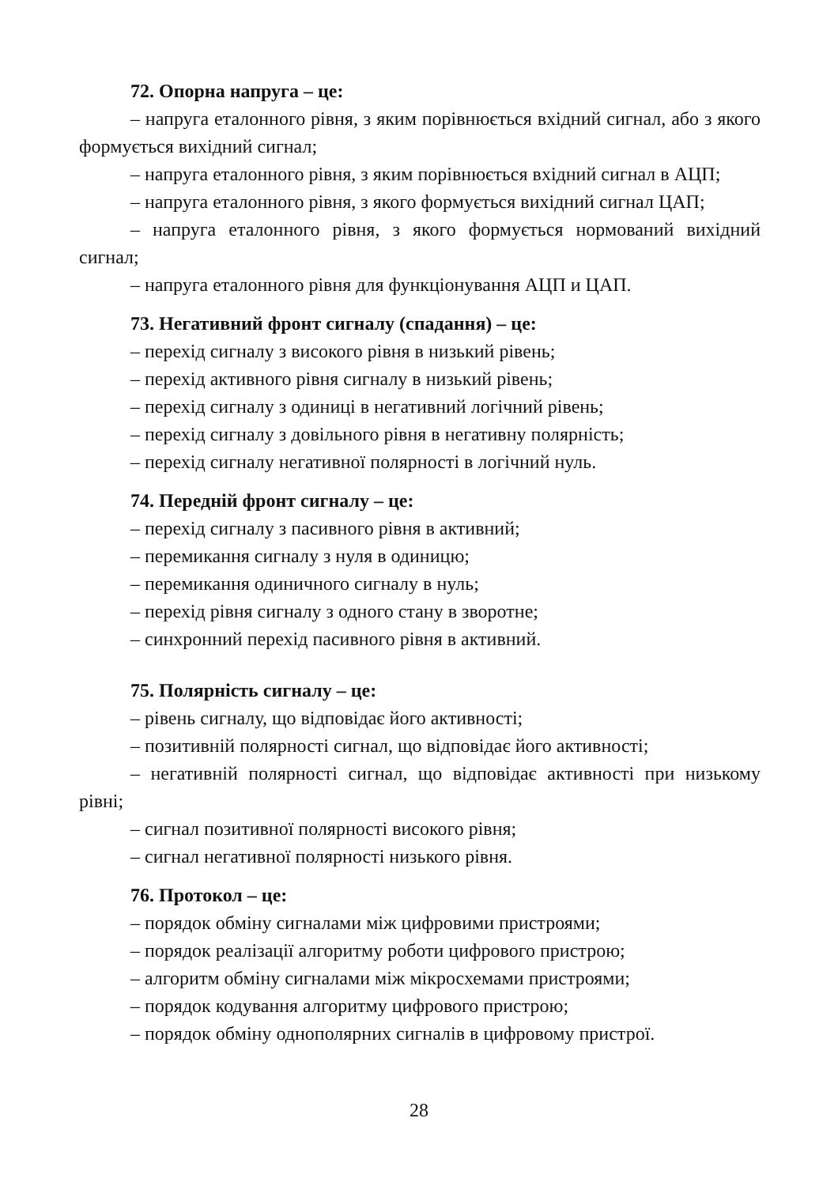72. Опорна напруга – це:
– напруга еталонного рівня, з яким порівнюється вхідний сигнал, або з якого формується вихідний сигнал;
– напруга еталонного рівня, з яким порівнюється вхідний сигнал в АЦП;
– напруга еталонного рівня, з якого формується вихідний сигнал ЦАП;
– напруга еталонного рівня, з якого формується нормований вихідний сигнал;
– напруга еталонного рівня для функціонування АЦП и ЦАП.
73. Негативний фронт сигналу (спадання) – це:
– перехід сигналу з високого рівня в низький рівень;
– перехід активного рівня сигналу в низький рівень;
– перехід сигналу з одиниці в негативний логічний рівень;
– перехід сигналу з довільного рівня в негативну полярність;
– перехід сигналу негативної полярності в логічний нуль.
74. Передній фронт сигналу – це:
– перехід сигналу з пасивного рівня в активний;
– перемикання сигналу з нуля в одиницю;
– перемикання одиничного сигналу в нуль;
– перехід рівня сигналу з одного стану в зворотне;
– синхронний перехід пасивного рівня в активний.
75. Полярність сигналу – це:
– рівень сигналу, що відповідає його активності;
– позитивній полярності сигнал, що відповідає його активності;
– негативній полярності сигнал, що відповідає активності при низькому рівні;
– сигнал позитивної полярності високого рівня;
– сигнал негативної полярності низького рівня.
76. Протокол – це:
– порядок обміну сигналами між цифровими пристроями;
– порядок реалізації алгоритму роботи цифрового пристрою;
– алгоритм обміну сигналами між мікросхемами пристроями;
– порядок кодування алгоритму цифрового пристрою;
– порядок обміну однополярних сигналів в цифровому пристрої.
28